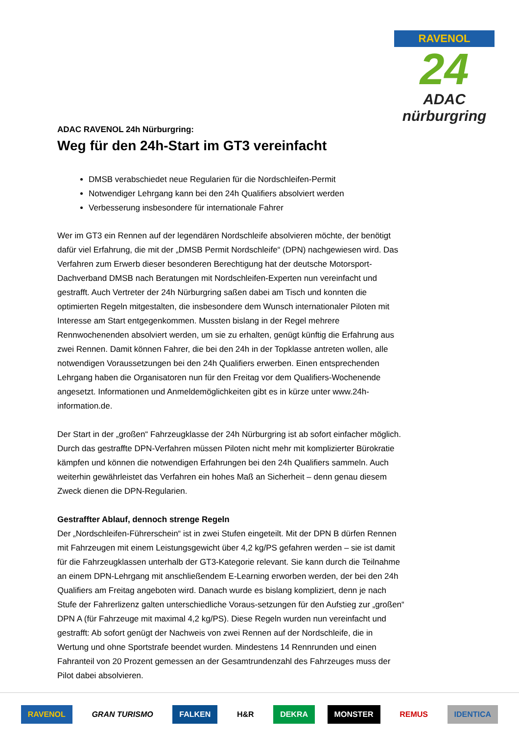RAVENOL
24
ADAC nürburgring
ADAC RAVENOL 24h Nürburgring:
Weg für den 24h-Start im GT3 vereinfacht
DMSB verabschiedet neue Regularien für die Nordschleifen-Permit
Notwendiger Lehrgang kann bei den 24h Qualifiers absolviert werden
Verbesserung insbesondere für internationale Fahrer
Wer im GT3 ein Rennen auf der legendären Nordschleife absolvieren möchte, der benötigt dafür viel Erfahrung, die mit der „DMSB Permit Nordschleife“ (DPN) nachgewiesen wird. Das Verfahren zum Erwerb dieser besonderen Berechtigung hat der deutsche Motorsport-Dachverband DMSB nach Beratungen mit Nordschleifen-Experten nun vereinfacht und gestrafft. Auch Vertreter der 24h Nürburgring saßen dabei am Tisch und konnten die optimierten Regeln mitgestalten, die insbesondere dem Wunsch internationaler Piloten mit Interesse am Start entgegenkommen. Mussten bislang in der Regel mehrere Rennwochenenden absolviert werden, um sie zu erhalten, genügt künftig die Erfahrung aus zwei Rennen. Damit können Fahrer, die bei den 24h in der Topklasse antreten wollen, alle notwendigen Voraussetzungen bei den 24h Qualifiers erwerben. Einen entsprechenden Lehrgang haben die Organisatoren nun für den Freitag vor dem Qualifiers-Wochenende angesetzt. Informationen und Anmeldemöglichkeiten gibt es in kürze unter www.24h-information.de.
Der Start in der „großen“ Fahrzeugklasse der 24h Nürburgring ist ab sofort einfacher möglich. Durch das gestraffte DPN-Verfahren müssen Piloten nicht mehr mit komplizierter Bürokratie kämpfen und können die notwendigen Erfahrungen bei den 24h Qualifiers sammeln. Auch weiterhin gewährleistet das Verfahren ein hohes Maß an Sicherheit – denn genau diesem Zweck dienen die DPN-Regularien.
Gestraffter Ablauf, dennoch strenge Regeln
Der „Nordschleifen-Führerschein“ ist in zwei Stufen eingeteilt. Mit der DPN B dürfen Rennen mit Fahrzeugen mit einem Leistungsgewicht über 4,2 kg/PS gefahren werden – sie ist damit für die Fahrzeugklassen unterhalb der GT3-Kategorie relevant. Sie kann durch die Teilnahme an einem DPN-Lehrgang mit anschließendem E-Learning erworben werden, der bei den 24h Qualifiers am Freitag angeboten wird. Danach wurde es bislang kompliziert, denn je nach Stufe der Fahrerlizenz galten unterschiedliche Voraus-setzungen für den Aufstieg zur „großen“ DPN A (für Fahrzeuge mit maximal 4,2 kg/PS). Diese Regeln wurden nun vereinfacht und gestrafft: Ab sofort genügt der Nachweis von zwei Rennen auf der Nordschleife, die in Wertung und ohne Sportstrafe beendet wurden. Mindestens 14 Rennrunden und einen Fahranteil von 20 Prozent gemessen an der Gesamtrundenzahl des Fahrzeuges muss der Pilot dabei absolvieren.
RAVENOL GRAN TURISMO FALKEN H&R DEKRA MONSTER REMUS IDENTICA